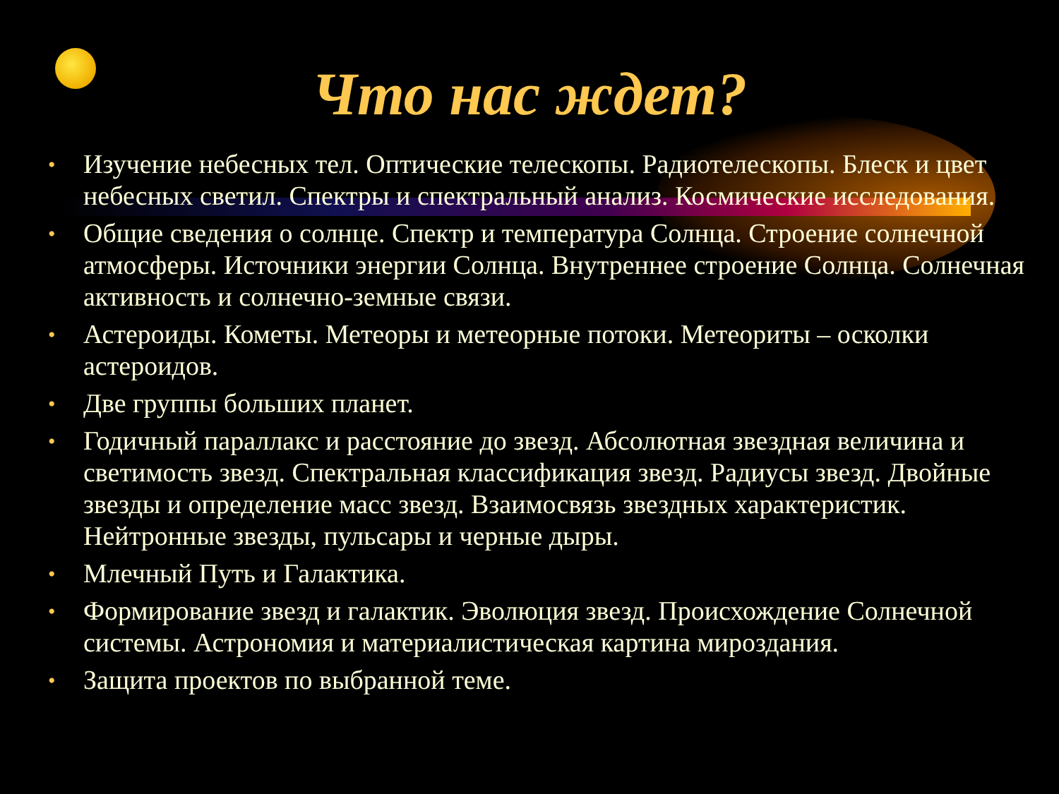Что нас ждет?
• Изучение небесных тел. Оптические телескопы. Радиотелескопы. Блеск и цвет небесных светил. Спектры и спектральный анализ. Космические исследования.
• Общие сведения о солнце. Спектр и температура Солнца. Строение солнечной атмосферы. Источники энергии Солнца. Внутреннее строение Солнца. Солнечная активность и солнечно-земные связи.
• Астероиды. Кометы. Метеоры и метеорные потоки. Метеориты – осколки астероидов.
• Две группы больших планет.
• Годичный параллакс и расстояние до звезд. Абсолютная звездная величина и светимость звезд. Спектральная классификация звезд. Радиусы звезд. Двойные звезды и определение масс звезд. Взаимосвязь звездных характеристик. Нейтронные звезды, пульсары и черные дыры.
• Млечный Путь и Галактика.
• Формирование звезд и галактик. Эволюция звезд. Происхождение Солнечной системы. Астрономия и материалистическая картина мироздания.
• Защита проектов по выбранной теме.